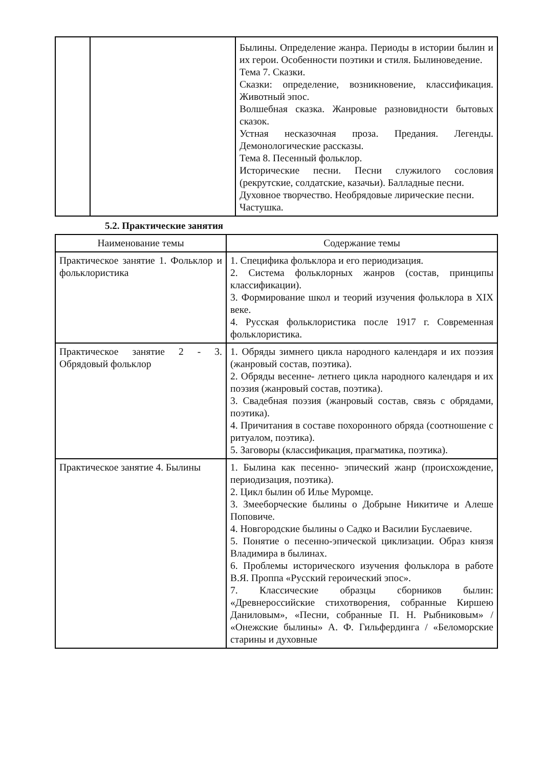| | | Былины. Определение жанра. Периоды в истории былин и их герои. Особенности поэтики и стиля. Былиноведение. Тема 7. Сказки. Сказки: определение, возникновение, классификация. Животный эпос. Волшебная сказка. Жанровые разновидности бытовых сказок. Устная несказочная проза. Предания. Легенды. Демонологические рассказы. Тема 8. Песенный фольклор. Исторические песни. Песни служилого сословия (рекрутские, солдатские, казачьи). Балладные песни. Духовное творчество. Необрядовые лирические песни. Частушка. |
5.2. Практические занятия
| Наименование темы | Содержание темы |
| --- | --- |
| Практическое занятие 1. Фольклор и фольклористика | 1. Специфика фольклора и его периодизация. 2. Система фольклорных жанров (состав, принципы классификации). 3. Формирование школ и теорий изучения фольклора в XIX веке. 4. Русская фольклористика после 1917 г. Современная фольклористика. |
| Практическое занятие 2 - 3. Обрядовый фольклор | 1. Обряды зимнего цикла народного календаря и их поэзия (жанровый состав, поэтика). 2. Обряды весенне- летнего цикла народного календаря и их поэзия (жанровый состав, поэтика). 3. Свадебная поэзия (жанровый состав, связь с обрядами, поэтика). 4. Причитания в составе похоронного обряда (соотношение с ритуалом, поэтика). 5. Заговоры (классификация, прагматика, поэтика). |
| Практическое занятие 4. Былины | 1. Былина как песенно- эпический жанр (происхождение, периодизация, поэтика). 2. Цикл былин об Илье Муромце. 3. Змееборческие былины о Добрыне Никитиче и Алеше Поповиче. 4. Новгородские былины о Садко и Василии Буслаевиче. 5. Понятие о песенно-эпической циклизации. Образ князя Владимира в былинах. 6. Проблемы исторического изучения фольклора в работе В.Я. Проппа «Русский героический эпос». 7. Классические образцы сборников былин: «Древнероссийские стихотворения, собранные Киршею Даниловым», «Песни, собранные П. Н. Рыбниковым» / «Онежские былины» А. Ф. Гильфердинга / «Беломорские старины и духовные |